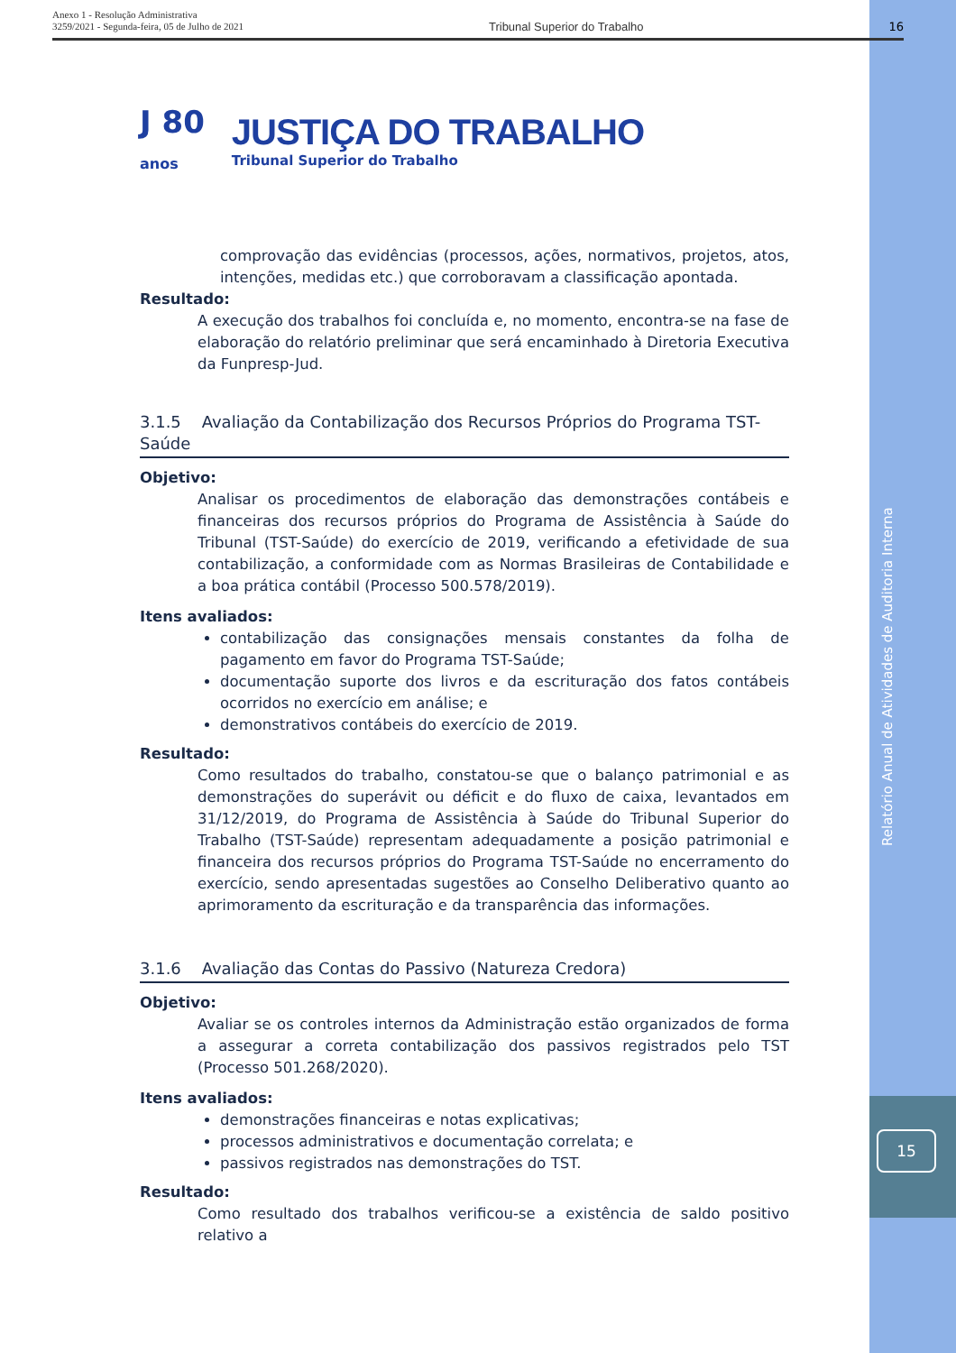Anexo 1 - Resolução Administrativa
3259/2021 - Segunda-feira, 05 de Julho de 2021
Tribunal Superior do Trabalho 16
J 80
anos
JUSTIÇA DO TRABALHO
Tribunal Superior do Trabalho
comprovação das evidências (processos, ações, normativos, projetos, atos, intenções, medidas etc.) que corroboravam a classificação apontada.
Resultado:
A execução dos trabalhos foi concluída e, no momento, encontra-se na fase de elaboração do relatório preliminar que será encaminhado à Diretoria Executiva da Funpresp-Jud.
3.1.5 Avaliação da Contabilização dos Recursos Próprios do Programa TST-Saúde
Objetivo:
Analisar os procedimentos de elaboração das demonstrações contábeis e financeiras dos recursos próprios do Programa de Assistência à Saúde do Tribunal (TST-Saúde) do exercício de 2019, verificando a efetividade de sua contabilização, a conformidade com as Normas Brasileiras de Contabilidade e a boa prática contábil (Processo 500.578/2019).
Itens avaliados:
contabilização das consignações mensais constantes da folha de pagamento em favor do Programa TST-Saúde;
documentação suporte dos livros e da escrituração dos fatos contábeis ocorridos no exercício em análise; e
demonstrativos contábeis do exercício de 2019.
Resultado:
Como resultados do trabalho, constatou-se que o balanço patrimonial e as demonstrações do superávit ou déficit e do fluxo de caixa, levantados em 31/12/2019, do Programa de Assistência à Saúde do Tribunal Superior do Trabalho (TST-Saúde) representam adequadamente a posição patrimonial e financeira dos recursos próprios do Programa TST-Saúde no encerramento do exercício, sendo apresentadas sugestões ao Conselho Deliberativo quanto ao aprimoramento da escrituração e da transparência das informações.
3.1.6 Avaliação das Contas do Passivo (Natureza Credora)
Objetivo:
Avaliar se os controles internos da Administração estão organizados de forma a assegurar a correta contabilização dos passivos registrados pelo TST (Processo 501.268/2020).
Itens avaliados:
demonstrações financeiras e notas explicativas;
processos administrativos e documentação correlata; e
passivos registrados nas demonstrações do TST.
Resultado:
Como resultado dos trabalhos verificou-se a existência de saldo positivo relativo a
Relatório Anual de Atividades de Auditoria Interna
15